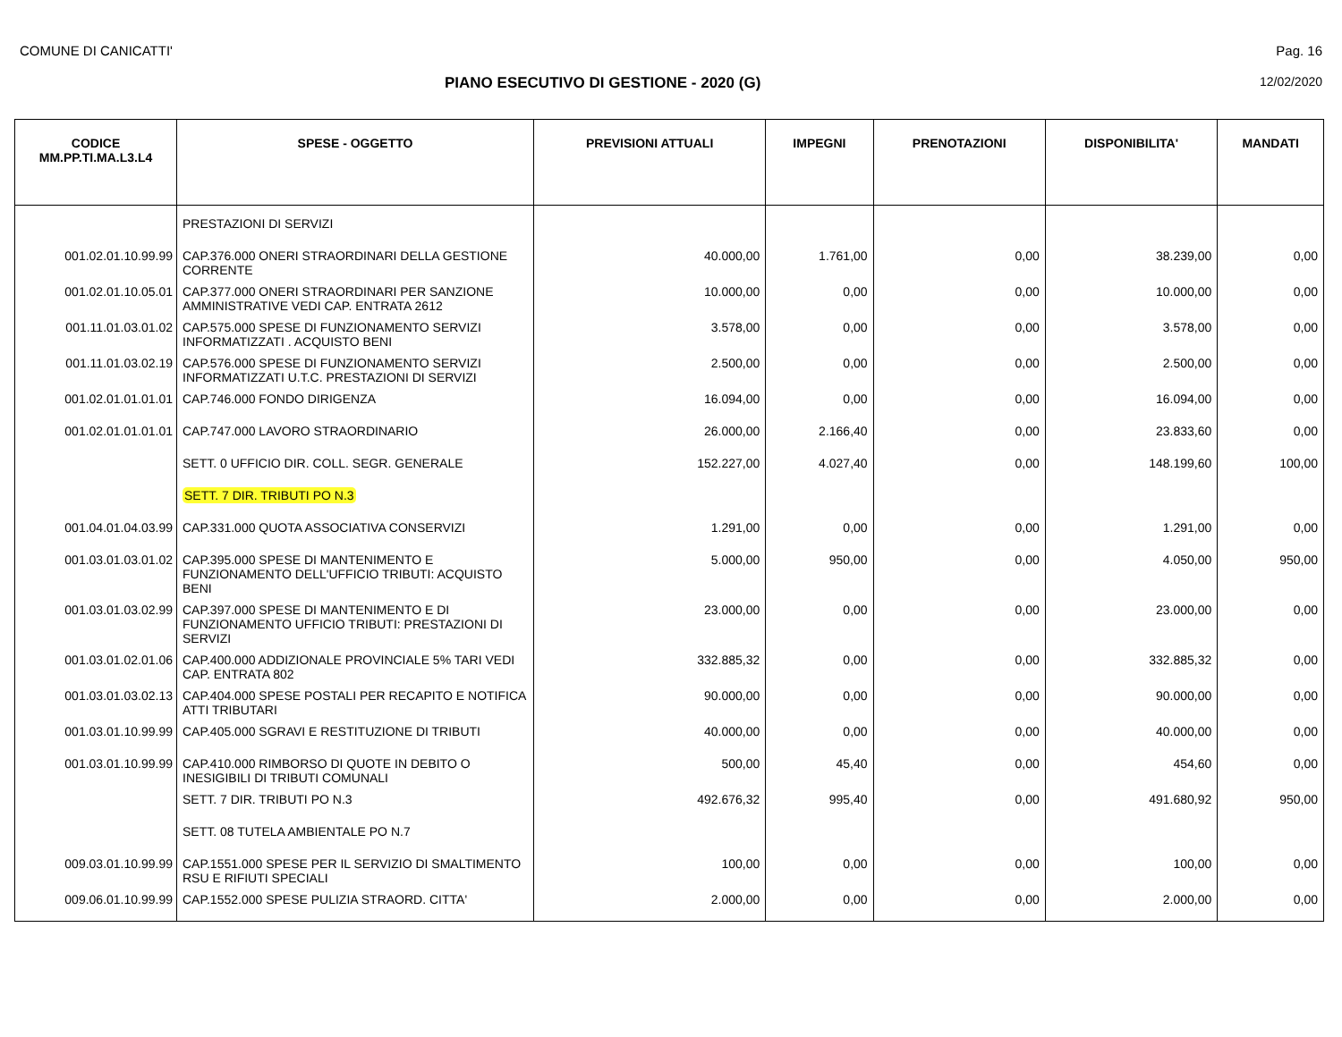COMUNE DI CANICATTI' Pag. 16
PIANO ESECUTIVO DI GESTIONE - 2020 (G) 12/02/2020
| CODICE MM.PP.TI.MA.L3.L4 | SPESE - OGGETTO | PREVISIONI ATTUALI | IMPEGNI | PRENOTAZIONI | DISPONIBILITA' | MANDATI |
| --- | --- | --- | --- | --- | --- | --- |
| | PRESTAZIONI DI SERVIZI | | | | | |
| 001.02.01.10.99.99 | CAP.376.000 ONERI STRAORDINARI DELLA GESTIONE CORRENTE | 40.000,00 | 1.761,00 | 0,00 | 38.239,00 | 0,00 |
| 001.02.01.10.05.01 | CAP.377.000 ONERI STRAORDINARI PER SANZIONE AMMINISTRATIVE VEDI CAP. ENTRATA 2612 | 10.000,00 | 0,00 | 0,00 | 10.000,00 | 0,00 |
| 001.11.01.03.01.02 | CAP.575.000 SPESE DI FUNZIONAMENTO SERVIZI INFORMATIZZATI . ACQUISTO BENI | 3.578,00 | 0,00 | 0,00 | 3.578,00 | 0,00 |
| 001.11.01.03.02.19 | CAP.576.000 SPESE DI FUNZIONAMENTO SERVIZI INFORMATIZZATI U.T.C. PRESTAZIONI DI SERVIZI | 2.500,00 | 0,00 | 0,00 | 2.500,00 | 0,00 |
| 001.02.01.01.01.01 | CAP.746.000 FONDO DIRIGENZA | 16.094,00 | 0,00 | 0,00 | 16.094,00 | 0,00 |
| 001.02.01.01.01.01 | CAP.747.000 LAVORO STRAORDINARIO | 26.000,00 | 2.166,40 | 0,00 | 23.833,60 | 0,00 |
| | SETT. 0 UFFICIO DIR. COLL. SEGR. GENERALE | 152.227,00 | 4.027,40 | 0,00 | 148.199,60 | 100,00 |
| | SETT. 7 DIR. TRIBUTI PO N.3 | | | | | |
| 001.04.01.04.03.99 | CAP.331.000 QUOTA ASSOCIATIVA CONSERVIZI | 1.291,00 | 0,00 | 0,00 | 1.291,00 | 0,00 |
| 001.03.01.03.01.02 | CAP.395.000 SPESE DI MANTENIMENTO E FUNZIONAMENTO DELL'UFFICIO TRIBUTI: ACQUISTO BENI | 5.000,00 | 950,00 | 0,00 | 4.050,00 | 950,00 |
| 001.03.01.03.02.99 | CAP.397.000 SPESE DI MANTENIMENTO E DI FUNZIONAMENTO UFFICIO TRIBUTI: PRESTAZIONI DI SERVIZI | 23.000,00 | 0,00 | 0,00 | 23.000,00 | 0,00 |
| 001.03.01.02.01.06 | CAP.400.000 ADDIZIONALE PROVINCIALE 5% TARI VEDI CAP. ENTRATA 802 | 332.885,32 | 0,00 | 0,00 | 332.885,32 | 0,00 |
| 001.03.01.03.02.13 | CAP.404.000 SPESE POSTALI PER RECAPITO E NOTIFICA ATTI TRIBUTARI | 90.000,00 | 0,00 | 0,00 | 90.000,00 | 0,00 |
| 001.03.01.10.99.99 | CAP.405.000 SGRAVI E RESTITUZIONE DI TRIBUTI | 40.000,00 | 0,00 | 0,00 | 40.000,00 | 0,00 |
| 001.03.01.10.99.99 | CAP.410.000 RIMBORSO DI QUOTE IN DEBITO O INESIGIBILI DI TRIBUTI COMUNALI | 500,00 | 45,40 | 0,00 | 454,60 | 0,00 |
| | SETT. 7 DIR. TRIBUTI PO N.3 | 492.676,32 | 995,40 | 0,00 | 491.680,92 | 950,00 |
| | SETT. 08 TUTELA AMBIENTALE PO N.7 | | | | | |
| 009.03.01.10.99.99 | CAP.1551.000 SPESE PER IL SERVIZIO DI SMALTIMENTO RSU E RIFIUTI SPECIALI | 100,00 | 0,00 | 0,00 | 100,00 | 0,00 |
| 009.06.01.10.99.99 | CAP.1552.000 SPESE PULIZIA STRAORD. CITTA' | 2.000,00 | 0,00 | 0,00 | 2.000,00 | 0,00 |